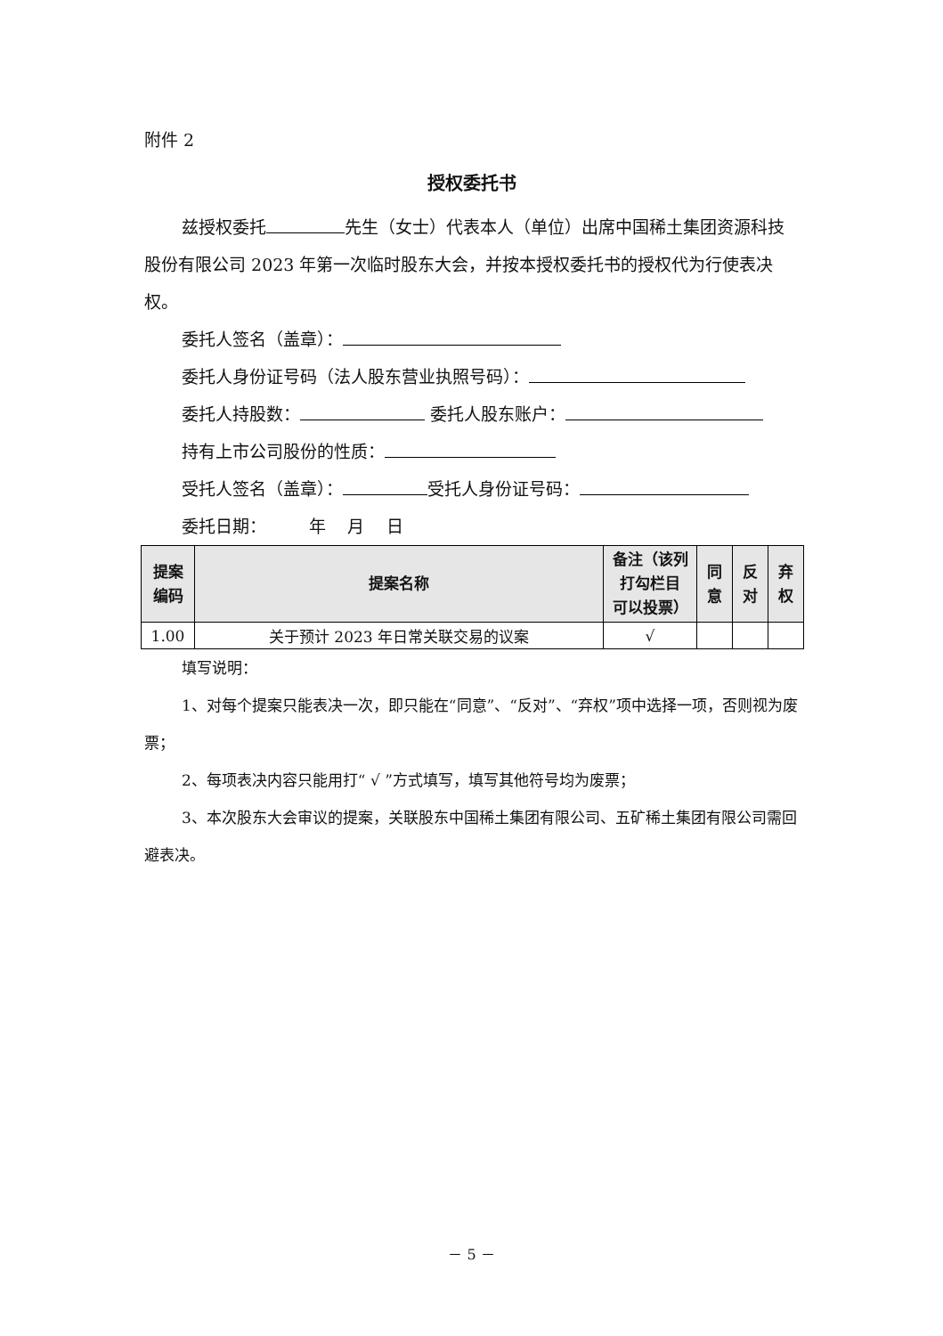附件 2
授权委托书
兹授权委托 先生（女士）代表本人（单位）出席中国稀土集团资源科技股份有限公司 2023 年第一次临时股东大会，并按本授权委托书的授权代为行使表决权。
委托人签名（盖章）：
委托人身份证号码（法人股东营业执照号码）：
委托人持股数： 委托人股东账户：
持有上市公司股份的性质：
受托人签名（盖章）： 受托人身份证号码：
委托日期： 年 月 日
| 提案 编码 | 提案名称 | 备注（该列 打勾栏目 可以投票） | 同 意 | 反 对 | 弃 权 |
| --- | --- | --- | --- | --- | --- |
| 1.00 | 关于预计 2023 年日常关联交易的议案 | √ | | | |
填写说明：
1、对每个提案只能表决一次，即只能在“同意”、“反对”、“弃权”项中选择一项，否则视为废票；
2、每项表决内容只能用打“ √ ”方式填写，填写其他符号均为废票；
3、本次股东大会审议的提案，关联股东中国稀土集团有限公司、五矿稀土集团有限公司需回避表决。
－ 5 －